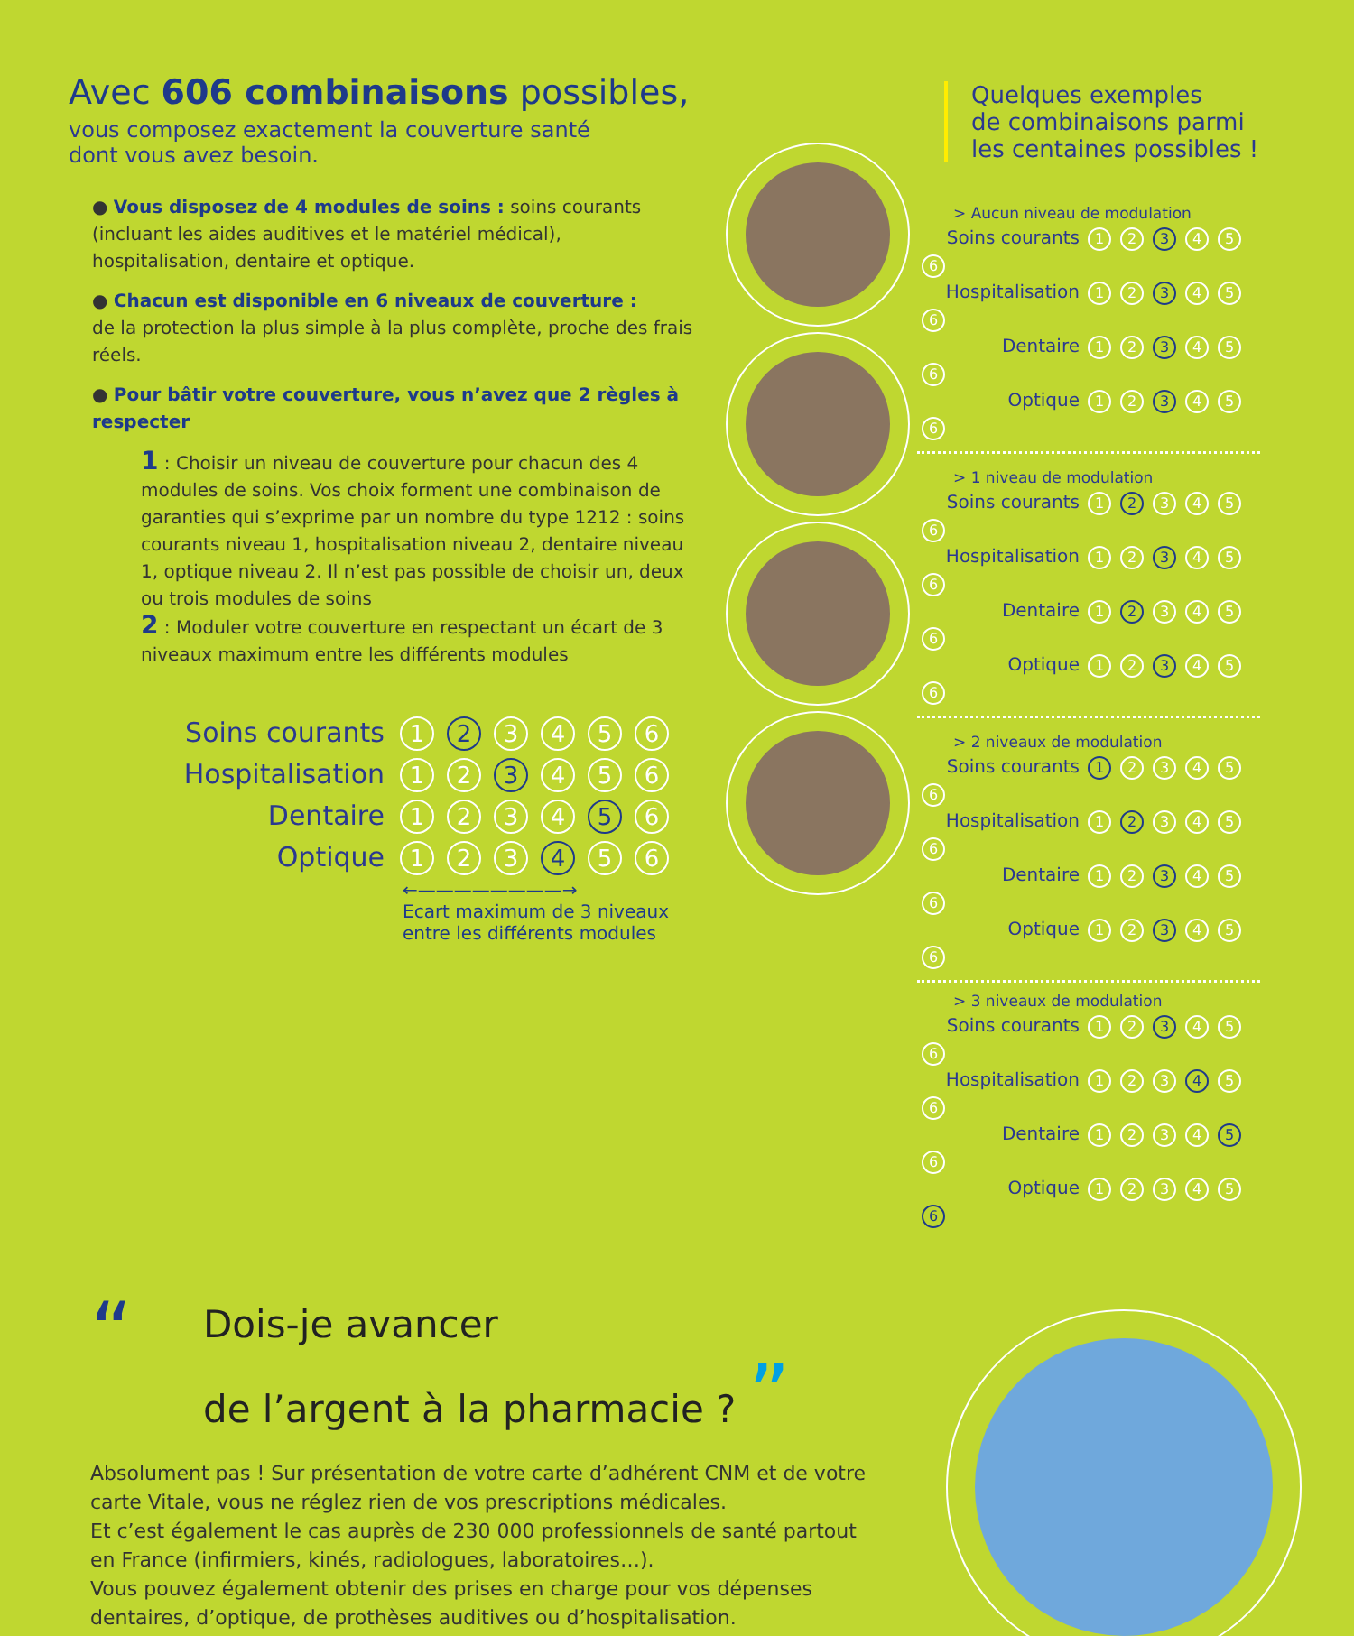Avec 606 combinaisons possibles,
vous composez exactement la couverture santé
dont vous avez besoin.
● Vous disposez de 4 modules de soins : soins courants (incluant les aides auditives et le matériel médical), hospitalisation, dentaire et optique.
● Chacun est disponible en 6 niveaux de couverture :
de la protection la plus simple à la plus complète, proche des frais réels.
● Pour bâtir votre couverture, vous n’avez que 2 règles à respecter
1 : Choisir un niveau de couverture pour chacun des 4 modules de soins. Vos choix forment une combinaison de garanties qui s’exprime par un nombre du type 1212 : soins courants niveau 1, hospitalisation niveau 2, dentaire niveau 1, optique niveau 2. Il n’est pas possible de choisir un, deux ou trois modules de soins
2 : Moduler votre couverture en respectant un écart de 3 niveaux maximum entre les différents modules
Soins courants 1 2 3456
Hospitalisation 1 2 3 4 5 6
Dentaire 1234 5 6
Optique 1 2 3 4 5 6
←————————→
Ecart maximum de 3 niveaux
entre les différents modules
Quelques exemples
de combinaisons parmi
les centaines possibles !
> Aucun niveau de modulation
Soins courants 1 2 3 4 5 6
Hospitalisation 1 2 3 4 5 6
Dentaire 1 2 3 4 5 6
Optique 1 2 3 4 5 6
> 1 niveau de modulation
Soins courants 1 2 3456
Hospitalisation 1 2 3 4 5 6
Dentaire 1 2 3456
Optique 1 2 3 4 5 6
> 2 niveaux de modulation
Soins courants 1 23456
Hospitalisation 1 2 3456
Dentaire 1 2 3 4 5 6
Optique 1 2 3 4 5 6
> 3 niveaux de modulation
Soins courants 1 2 3 4 5 6
Hospitalisation 1 2 3 4 5 6
Dentaire 1234 5 6
Optique 12345 6
“Dois-je avancer
de l’argent à la pharmacie ? ”
Absolument pas ! Sur présentation de votre carte d’adhérent CNM et de votre carte Vitale, vous ne réglez rien de vos prescriptions médicales.
Et c’est également le cas auprès de 230 000 professionnels de santé partout en France (infirmiers, kinés, radiologues, laboratoires…).
Vous pouvez également obtenir des prises en charge pour vos dépenses dentaires, d’optique, de prothèses auditives ou d’hospitalisation.